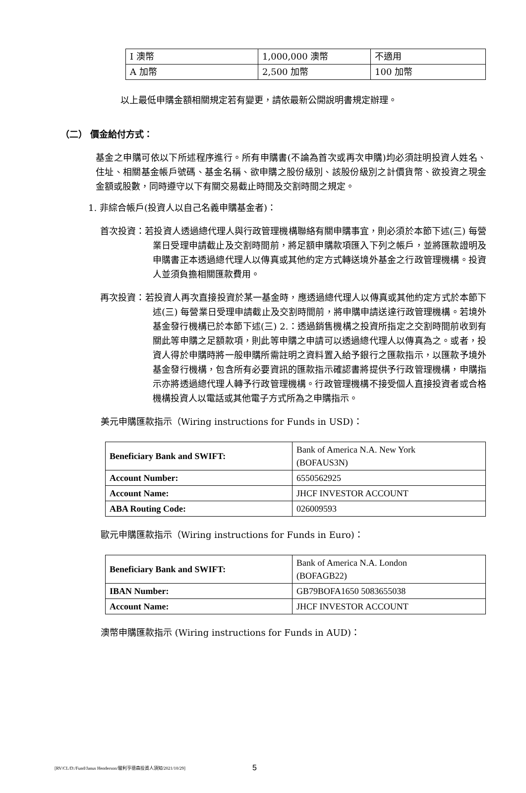| I 澳幣 | 1,000,000 澳幣 | 不適用 |
| A 加幣 | 2,500 加幣 | 100 加幣 |
以上最低申購金額相關規定若有變更，請依最新公開說明書規定辦理。
（二） 價金給付方式：
基金之申購可依以下所述程序進行。所有申購書(不論為首次或再次申購)均必須註明投資人姓名、住址、相關基金帳戶號碼、基金名稱、欲申購之股份級別、該股份級別之計價貨幣、欲投資之現金金額或股數，同時遵守以下有關交易截止時間及交割時間之規定。
1. 非綜合帳戶(投資人以自己名義申購基金者)：
首次投資：若投資人透過總代理人與行政管理機構聯絡有關申購事宜，則必須於本節下述(三) 每營業日受理申請截止及交割時間前，將足額申購款項匯入下列之帳戶，並將匯款證明及申購書正本透過總代理人以傳真或其他約定方式轉送境外基金之行政管理機構。投資人並須負擔相關匯款費用。
再次投資：若投資人再次直接投資於某一基金時，應透過總代理人以傳真或其他約定方式於本節下述(三) 每營業日受理申請截止及交割時間前，將申購申請送達行政管理機構。若境外基金發行機構已於本節下述(三) 2.：透過銷售機構之投資所指定之交割時間前收到有關此等申購之足額款項，則此等申購之申請可以透過總代理人以傳真為之。或者，投資人得於申購時將一般申購所需註明之資料置入給予銀行之匯款指示，以匯款予境外基金發行機構，包含所有必要資訊的匯款指示確認書將提供予行政管理機構，申購指示亦將透過總代理人轉予行政管理機構。行政管理機構不接受個人直接投資者或合格機構投資人以電話或其他電子方式所為之申購指示。
美元申購匯款指示（Wiring instructions for Funds in USD)：
| Beneficiary Bank and SWIFT: | Bank of America N.A. New York (BOFAUS3N) |
| Account Number: | 6550562925 |
| Account Name: | JHCF INVESTOR ACCOUNT |
| ABA Routing Code: | 026009593 |
歐元申購匯款指示（Wiring instructions for Funds in Euro)：
| Beneficiary Bank and SWIFT: | Bank of America N.A. London (BOFAGB22) |
| IBAN Number: | GB79BOFA1650 5083655038 |
| Account Name: | JHCF INVESTOR ACCOUNT |
澳幣申購匯款指示 (Wiring instructions for Funds in AUD)：
[RV/CL/D:/Fund/Janus Henderson/駿利亨德森投資人須知/2021/10/29] 5